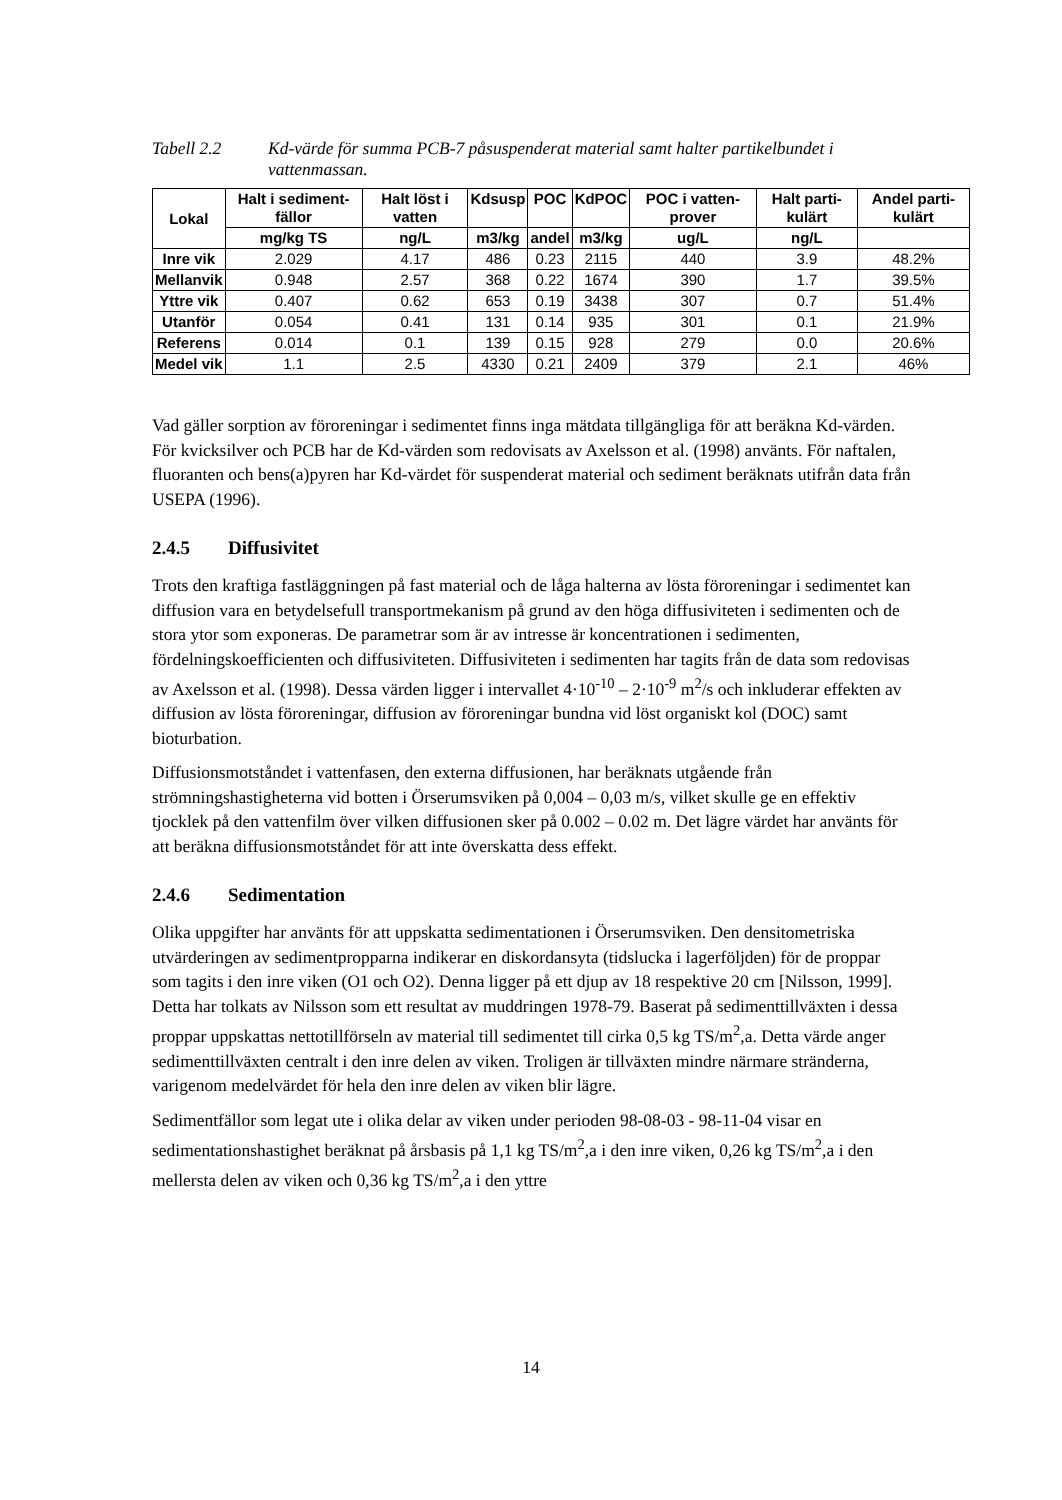Tabell 2.2 Kd-värde för summa PCB-7 påsuspenderat material samt halter partikelbundet i vattenmassan.
| Lokal | Halt i sediment-fällor | Halt löst i vatten | Kdsusp | POC | KdPOC | POC i vatten-prover | Halt parti-kulärt | Andel parti-kulärt |
| --- | --- | --- | --- | --- | --- | --- | --- | --- |
| | mg/kg TS | ng/L | m3/kg | andel | m3/kg | ug/L | ng/L | |
| Inre vik | 2.029 | 4.17 | 486 | 0.23 | 2115 | 440 | 3.9 | 48.2% |
| Mellanvik | 0.948 | 2.57 | 368 | 0.22 | 1674 | 390 | 1.7 | 39.5% |
| Yttre vik | 0.407 | 0.62 | 653 | 0.19 | 3438 | 307 | 0.7 | 51.4% |
| Utanför | 0.054 | 0.41 | 131 | 0.14 | 935 | 301 | 0.1 | 21.9% |
| Referens | 0.014 | 0.1 | 139 | 0.15 | 928 | 279 | 0.0 | 20.6% |
| Medel vik | 1.1 | 2.5 | 4330 | 0.21 | 2409 | 379 | 2.1 | 46% |
Vad gäller sorption av föroreningar i sedimentet finns inga mätdata tillgängliga för att beräkna Kd-värden. För kvicksilver och PCB har de Kd-värden som redovisats av Axelsson et al. (1998) använts. För naftalen, fluoranten och bens(a)pyren har Kd-värdet för suspenderat material och sediment beräknats utifrån data från USEPA (1996).
2.4.5 Diffusivitet
Trots den kraftiga fastläggningen på fast material och de låga halterna av lösta föroreningar i sedimentet kan diffusion vara en betydelsefull transportmekanism på grund av den höga diffusiviteten i sedimenten och de stora ytor som exponeras. De parametrar som är av intresse är koncentrationen i sedimenten, fördelningskoefficienten och diffusiviteten. Diffusiviteten i sedimenten har tagits från de data som redovisas av Axelsson et al. (1998). Dessa värden ligger i intervallet 4·10<sup>-10</sup> – 2·10<sup>-9</sup> m<sup>2</sup>/s och inkluderar effekten av diffusion av lösta föroreningar, diffusion av föroreningar bundna vid löst organiskt kol (DOC) samt bioturbation.
Diffusionsmotståndet i vattenfasen, den externa diffusionen, har beräknats utgående från strömningshastigheterna vid botten i Örserumsviken på 0,004 – 0,03 m/s, vilket skulle ge en effektiv tjocklek på den vattenfilm över vilken diffusionen sker på 0.002 – 0.02 m. Det lägre värdet har använts för att beräkna diffusionsmotståndet för att inte överskatta dess effekt.
2.4.6 Sedimentation
Olika uppgifter har använts för att uppskatta sedimentationen i Örserumsviken. Den densitometriska utvärderingen av sedimentpropparna indikerar en diskordansyta (tidslucka i lagerföljden) för de proppar som tagits i den inre viken (O1 och O2). Denna ligger på ett djup av 18 respektive 20 cm [Nilsson, 1999]. Detta har tolkats av Nilsson som ett resultat av muddringen 1978-79. Baserat på sedimenttillväxten i dessa proppar uppskattas nettotillförseln av material till sedimentet till cirka 0,5 kg TS/m<sup>2</sup>,a. Detta värde anger sedimenttillväxten centralt i den inre delen av viken. Troligen är tillväxten mindre närmare stränderna, varigenom medelvärdet för hela den inre delen av viken blir lägre.
Sedimentfällor som legat ute i olika delar av viken under perioden 98-08-03 - 98-11-04 visar en sedimentationshastighet beräknat på årsbasis på 1,1 kg TS/m<sup>2</sup>,a i den inre viken, 0,26 kg TS/m<sup>2</sup>,a i den mellersta delen av viken och 0,36 kg TS/m<sup>2</sup>,a i den yttre
14